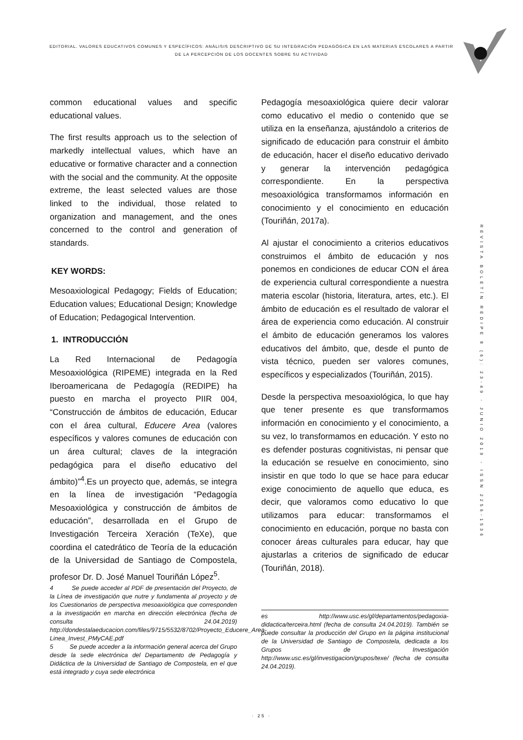EDITORIAL. VALORES EDUCATIVOS COMUNES Y ESPECÍFICOS: ANÀLISIS DESCRIPTIVO DE SU INTEGRACIÒN PEDAGÒGICA EN LAS MATERIAS ESCOLARES A PARTIR DE LA PERCEPCIÒN DE LOS DOCENTES SOBRE SU ACTIVIDAD
REVISTA BOLETÍN REDIPE 8 (6): 23-49 - JUNIO 2019 - ISSN 2256-1536
common educational values and specific educational values.
The first results approach us to the selection of markedly intellectual values, which have an educative or formative character and a connection with the social and the community. At the opposite extreme, the least selected values are those linked to the individual, those related to organization and management, and the ones concerned to the control and generation of standards.
KEY WORDS:
Mesoaxiological Pedagogy; Fields of Education; Education values; Educational Design; Knowledge of Education; Pedagogical Intervention.
1. INTRODUCCIÓN
La Red Internacional de Pedagogía Mesoaxiológica (RIPEME) integrada en la Red Iberoamericana de Pedagogía (REDIPE) ha puesto en marcha el proyecto PIIR 004, “Construcción de ámbitos de educación, Educar con el área cultural, Educere Area (valores específicos y valores comunes de educación con un área cultural; claves de la integración pedagógica para el diseño educativo del ámbito)”<sup>4</sup>.Es un proyecto que, además, se integra en la línea de investigación “Pedagogía Mesoaxiológica y construcción de ámbitos de educación”, desarrollada en el Grupo de Investigación Terceira Xeración (TeXe), que coordina el catedrático de Teoría de la educación de la Universidad de Santiago de Compostela, profesor Dr. D. José Manuel Touriñán López<sup>5</sup>.
4 Se puede acceder al PDF de presentación del Proyecto, de la Línea de investigación que nutre y fundamenta al proyecto y de los Cuestionarios de perspectiva mesoaxiológica que corresponden a la investigación en marcha en dirección electrónica (fecha de consulta 24.04.2019) http://dondestalaeducacion.com/files/9715/5532/8702/Proyecto_Educere_Area-Linea_Invest_PMyCAE.pdf
5 Se puede acceder a la información general acerca del Grupo desde la sede electrónica del Departamento de Pedagogía y Didáctica de la Universidad de Santiago de Compostela, en el que está integrado y cuya sede electrónica
Pedagogía mesoaxiológica quiere decir valorar como educativo el medio o contenido que se utiliza en la enseñanza, ajustándolo a criterios de significado de educación para construir el ámbito de educación, hacer el diseño educativo derivado y generar la intervención pedagógica correspondiente. En la perspectiva mesoaxiológica transformamos información en conocimiento y el conocimiento en educación (Touriñán, 2017a).
Al ajustar el conocimiento a criterios educativos construimos el ámbito de educación y nos ponemos en condiciones de educar CON el área de experiencia cultural correspondiente a nuestra materia escolar (historia, literatura, artes, etc.). El ámbito de educación es el resultado de valorar el área de experiencia como educación. Al construir el ámbito de educación generamos los valores educativos del ámbito, que, desde el punto de vista técnico, pueden ser valores comunes, específicos y especializados (Touriñán, 2015).
Desde la perspectiva mesoaxiológica, lo que hay que tener presente es que transformamos información en conocimiento y el conocimiento, a su vez, lo transformamos en educación. Y esto no es defender posturas cognitivistas, ni pensar que la educación se resuelve en conocimiento, sino insistir en que todo lo que se hace para educar exige conocimiento de aquello que educa, es decir, que valoramos como educativo lo que utilizamos para educar: transformamos el conocimiento en educación, porque no basta con conocer áreas culturales para educar, hay que ajustarlas a criterios de significado de educar (Touriñán, 2018).
es http://www.usc.es/gl/departamentos/pedagoxia-didactica/terceira.html (fecha de consulta 24.04.2019). También se puede consultar la producción del Grupo en la página institucional de la Universidad de Santiago de Compostela, dedicada a los Grupos de Investigación http://www.usc.es/gl/investigacion/grupos/texe/ (fecha de consulta 24.04.2019).
· 25 ·